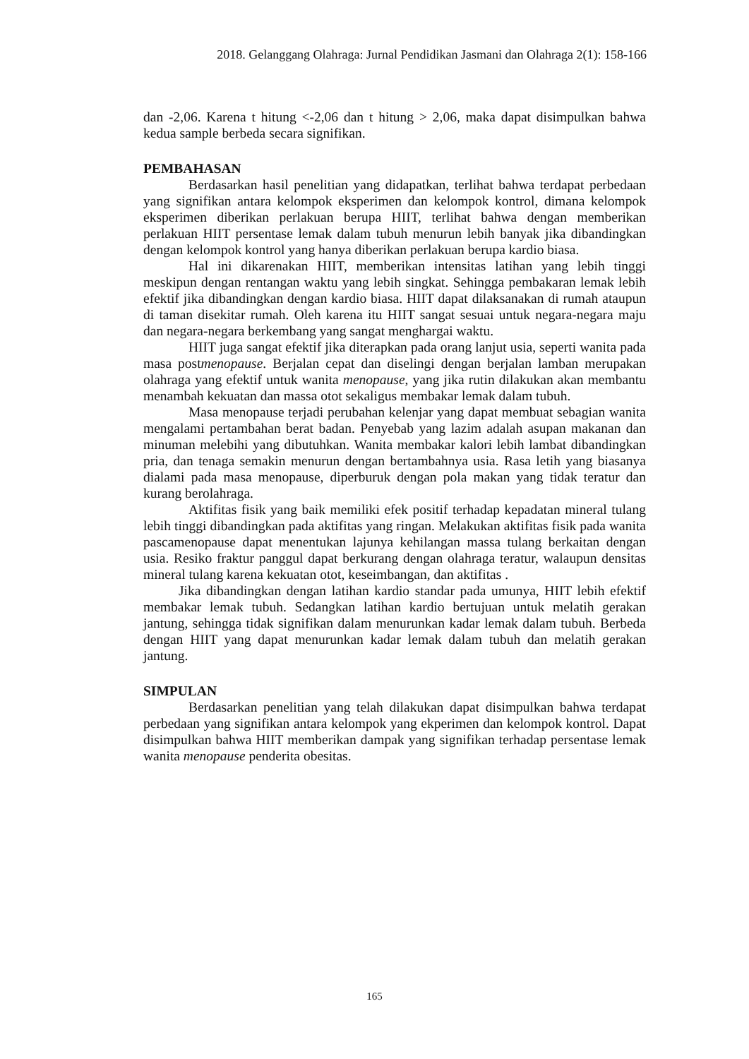2018. Gelanggang Olahraga: Jurnal Pendidikan Jasmani dan Olahraga 2(1): 158-166
dan -2,06. Karena t hitung <-2,06 dan t hitung > 2,06, maka dapat disimpulkan bahwa kedua sample berbeda secara signifikan.
PEMBAHASAN
Berdasarkan hasil penelitian yang didapatkan, terlihat bahwa terdapat perbedaan yang signifikan antara kelompok eksperimen dan kelompok kontrol, dimana kelompok eksperimen diberikan perlakuan berupa HIIT, terlihat bahwa dengan memberikan perlakuan HIIT persentase lemak dalam tubuh menurun lebih banyak jika dibandingkan dengan kelompok kontrol yang hanya diberikan perlakuan berupa kardio biasa.
Hal ini dikarenakan HIIT, memberikan intensitas latihan yang lebih tinggi meskipun dengan rentangan waktu yang lebih singkat. Sehingga pembakaran lemak lebih efektif jika dibandingkan dengan kardio biasa. HIIT dapat dilaksanakan di rumah ataupun di taman disekitar rumah. Oleh karena itu HIIT sangat sesuai untuk negara-negara maju dan negara-negara berkembang yang sangat menghargai waktu.
HIIT juga sangat efektif jika diterapkan pada orang lanjut usia, seperti wanita pada masa postmenopause. Berjalan cepat dan diselingi dengan berjalan lamban merupakan olahraga yang efektif untuk wanita menopause, yang jika rutin dilakukan akan membantu menambah kekuatan dan massa otot sekaligus membakar lemak dalam tubuh.
Masa menopause terjadi perubahan kelenjar yang dapat membuat sebagian wanita mengalami pertambahan berat badan. Penyebab yang lazim adalah asupan makanan dan minuman melebihi yang dibutuhkan. Wanita membakar kalori lebih lambat dibandingkan pria, dan tenaga semakin menurun dengan bertambahnya usia. Rasa letih yang biasanya dialami pada masa menopause, diperburuk dengan pola makan yang tidak teratur dan kurang berolahraga.
Aktifitas fisik yang baik memiliki efek positif terhadap kepadatan mineral tulang lebih tinggi dibandingkan pada aktifitas yang ringan. Melakukan aktifitas fisik pada wanita pascamenopause dapat menentukan lajunya kehilangan massa tulang berkaitan dengan usia. Resiko fraktur panggul dapat berkurang dengan olahraga teratur, walaupun densitas mineral tulang karena kekuatan otot, keseimbangan, dan aktifitas .
Jika dibandingkan dengan latihan kardio standar pada umunya, HIIT lebih efektif membakar lemak tubuh. Sedangkan latihan kardio bertujuan untuk melatih gerakan jantung, sehingga tidak signifikan dalam menurunkan kadar lemak dalam tubuh. Berbeda dengan HIIT yang dapat menurunkan kadar lemak dalam tubuh dan melatih gerakan jantung.
SIMPULAN
Berdasarkan penelitian yang telah dilakukan dapat disimpulkan bahwa terdapat perbedaan yang signifikan antara kelompok yang ekperimen dan kelompok kontrol. Dapat disimpulkan bahwa HIIT memberikan dampak yang signifikan terhadap persentase lemak wanita menopause penderita obesitas.
165